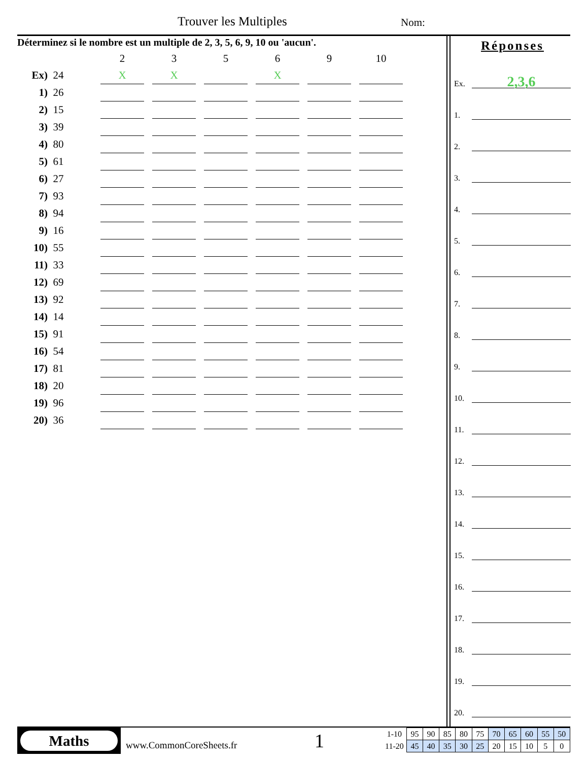Trouver les Multiples Nom:
Déterminez si le nombre est un multiple de 2, 3, 5, 6, 9, 10 ou 'aucun'.
| | | 2 | | 3 | | 5 | | 6 | | 9 | | 10 |
| Ex) | 24 | X | | X | | | | X | | | | |
| 1) | 26 | | | | | | | | | | | |
| 2) | 15 | | | | | | | | | | | |
| 3) | 39 | | | | | | | | | | | |
| 4) | 80 | | | | | | | | | | | |
| 5) | 61 | | | | | | | | | | | |
| 6) | 27 | | | | | | | | | | | |
| 7) | 93 | | | | | | | | | | | |
| 8) | 94 | | | | | | | | | | | |
| 9) | 16 | | | | | | | | | | | |
| 10) | 55 | | | | | | | | | | | |
| 11) | 33 | | | | | | | | | | | |
| 12) | 69 | | | | | | | | | | | |
| 13) | 92 | | | | | | | | | | | |
| 14) | 14 | | | | | | | | | | | |
| 15) | 91 | | | | | | | | | | | |
| 16) | 54 | | | | | | | | | | | |
| 17) | 81 | | | | | | | | | | | |
| 18) | 20 | | | | | | | | | | | |
| 19) | 96 | | | | | | | | | | | |
| 20) | 36 | | | | | | | | | | | |
Réponses
Ex.
2,3,6
1.
2.
3.
4.
5.
6.
7.
8.
9.
10.
11.
12.
13.
14.
15.
16.
17.
18.
19.
20.
Maths
www.CommonCoreSheets.fr 1
| 1-10 | 95 | 90 | 85 | 80 | 75 | 70 | 65 | 60 | 55 | 50 |
| 11-20 | 45 | 40 | 35 | 30 | 25 | 20 | 15 | 10 | 5 | 0 |